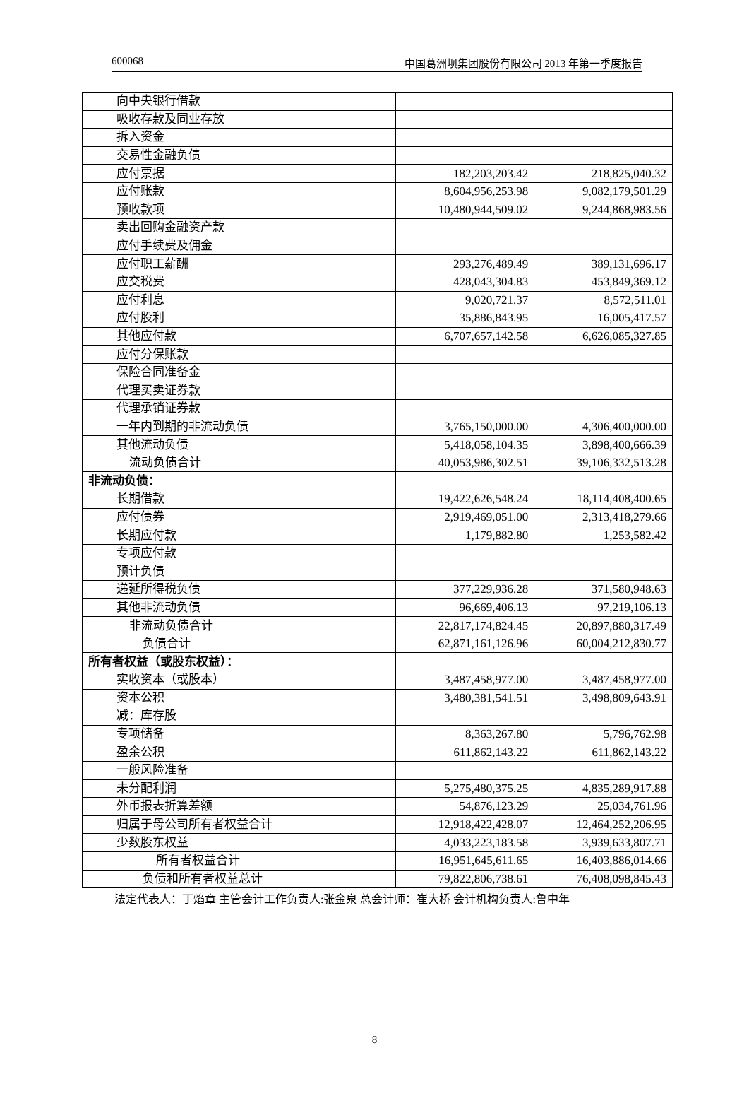600068 中国葛洲坝集团股份有限公司 2013 年第一季度报告
| 向中央银行借款 | | |
| 吸收存款及同业存放 | | |
| 拆入资金 | | |
| 交易性金融负债 | | |
| 应付票据 | 182,203,203.42 | 218,825,040.32 |
| 应付账款 | 8,604,956,253.98 | 9,082,179,501.29 |
| 预收款项 | 10,480,944,509.02 | 9,244,868,983.56 |
| 卖出回购金融资产款 | | |
| 应付手续费及佣金 | | |
| 应付职工薪酬 | 293,276,489.49 | 389,131,696.17 |
| 应交税费 | 428,043,304.83 | 453,849,369.12 |
| 应付利息 | 9,020,721.37 | 8,572,511.01 |
| 应付股利 | 35,886,843.95 | 16,005,417.57 |
| 其他应付款 | 6,707,657,142.58 | 6,626,085,327.85 |
| 应付分保账款 | | |
| 保险合同准备金 | | |
| 代理买卖证券款 | | |
| 代理承销证券款 | | |
| 一年内到期的非流动负债 | 3,765,150,000.00 | 4,306,400,000.00 |
| 其他流动负债 | 5,418,058,104.35 | 3,898,400,666.39 |
| 流动负债合计 | 40,053,986,302.51 | 39,106,332,513.28 |
| 非流动负债： | | |
| 长期借款 | 19,422,626,548.24 | 18,114,408,400.65 |
| 应付债券 | 2,919,469,051.00 | 2,313,418,279.66 |
| 长期应付款 | 1,179,882.80 | 1,253,582.42 |
| 专项应付款 | | |
| 预计负债 | | |
| 递延所得税负债 | 377,229,936.28 | 371,580,948.63 |
| 其他非流动负债 | 96,669,406.13 | 97,219,106.13 |
| 非流动负债合计 | 22,817,174,824.45 | 20,897,880,317.49 |
| 负债合计 | 62,871,161,126.96 | 60,004,212,830.77 |
| 所有者权益（或股东权益）： | | |
| 实收资本（或股本） | 3,487,458,977.00 | 3,487,458,977.00 |
| 资本公积 | 3,480,381,541.51 | 3,498,809,643.91 |
| 减：库存股 | | |
| 专项储备 | 8,363,267.80 | 5,796,762.98 |
| 盈余公积 | 611,862,143.22 | 611,862,143.22 |
| 一般风险准备 | | |
| 未分配利润 | 5,275,480,375.25 | 4,835,289,917.88 |
| 外币报表折算差额 | 54,876,123.29 | 25,034,761.96 |
| 归属于母公司所有者权益合计 | 12,918,422,428.07 | 12,464,252,206.95 |
| 少数股东权益 | 4,033,223,183.58 | 3,939,633,807.71 |
| 所有者权益合计 | 16,951,645,611.65 | 16,403,886,014.66 |
| 负债和所有者权益总计 | 79,822,806,738.61 | 76,408,098,845.43 |
法定代表人：丁焰章 主管会计工作负责人:张金泉 总会计师：崔大桥 会计机构负责人:鲁中年
8